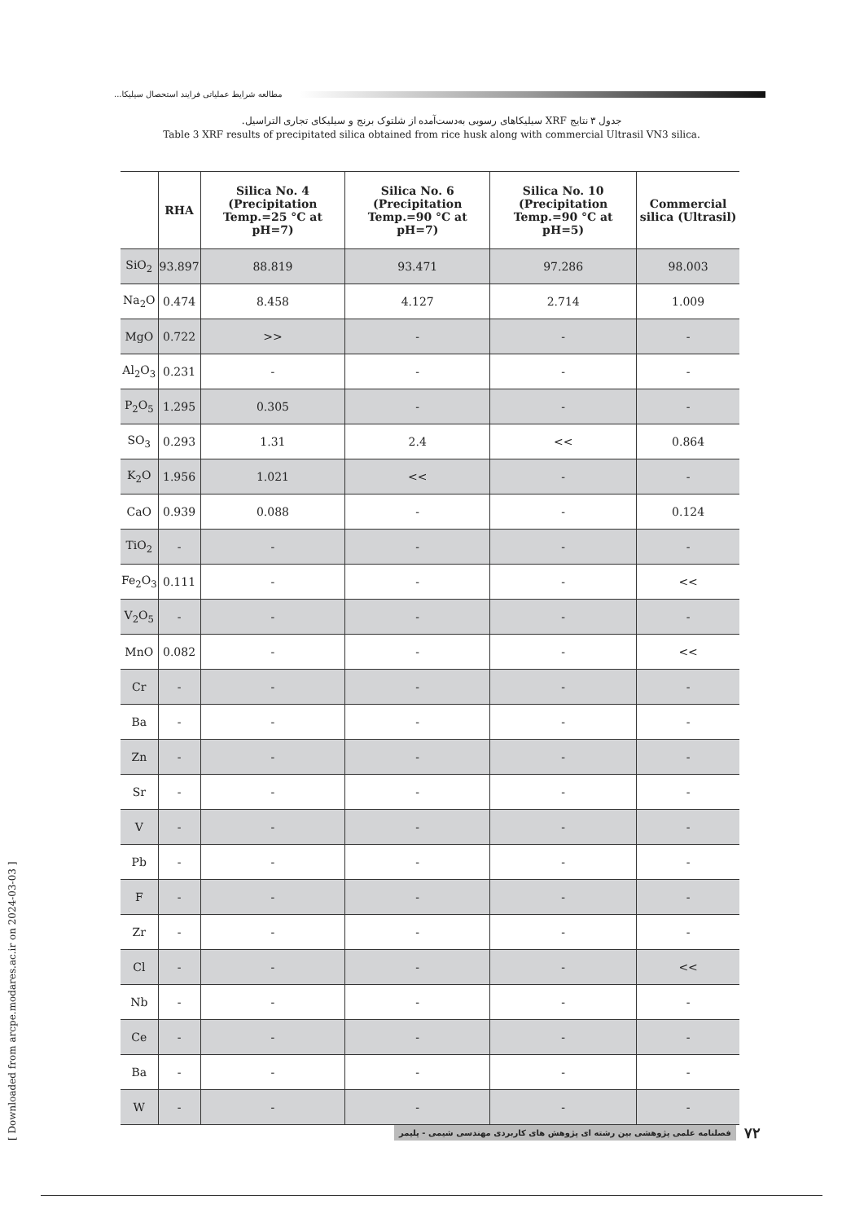مطالعه شرایط عملیاتی فرایند استحصال سیلیکا...
جدول ۳ نتایج XRF سیلیکاهای رسوبی به‌دست‌آمده از شلتوک برنج و سیلیکای تجاری التراسیل.
Table 3 XRF results of precipitated silica obtained from rice husk along with commercial Ultrasil VN3 silica.
| | RHA | Silica No. 4 (Precipitation Temp.=25 °C at pH=7) | Silica No. 6 (Precipitation Temp.=90 °C at pH=7) | Silica No. 10 (Precipitation Temp.=90 °C at pH=5) | Commercial silica (Ultrasil) |
| --- | --- | --- | --- | --- | --- |
| SiO<sub>2</sub> | 93.897 | 88.819 | 93.471 | 97.286 | 98.003 |
| Na<sub>2</sub>O | 0.474 | 8.458 | 4.127 | 2.714 | 1.009 |
| MgO | 0.722 | >> | - | - | - |
| Al<sub>2</sub>O<sub>3</sub> | 0.231 | - | - | - | - |
| P<sub>2</sub>O<sub>5</sub> | 1.295 | 0.305 | - | - | - |
| SO<sub>3</sub> | 0.293 | 1.31 | 2.4 | << | 0.864 |
| K<sub>2</sub>O | 1.956 | 1.021 | << | - | - |
| CaO | 0.939 | 0.088 | - | - | 0.124 |
| TiO<sub>2</sub> | - | - | - | - | - |
| Fe<sub>2</sub>O<sub>3</sub> | 0.111 | - | - | - | << |
| V<sub>2</sub>O<sub>5</sub> | - | - | - | - | - |
| MnO | 0.082 | - | - | - | << |
| Cr | - | - | - | - | - |
| Ba | - | - | - | - | - |
| Zn | - | - | - | - | - |
| Sr | - | - | - | - | - |
| V | - | - | - | - | - |
| Pb | - | - | - | - | - |
| F | - | - | - | - | - |
| Zr | - | - | - | - | - |
| Cl | - | - | - | - | << |
| Nb | - | - | - | - | - |
| Ce | - | - | - | - | - |
| Ba | - | - | - | - | - |
| W | - | - | - | - | - |
[ Downloaded from arcpe.modares.ac.ir on 2024-03-03 ]
فصلنامه علمی پژوهشی بین رشته ای پژوهش های کاربردی مهندسی شیمی - پلیمر ۷۲